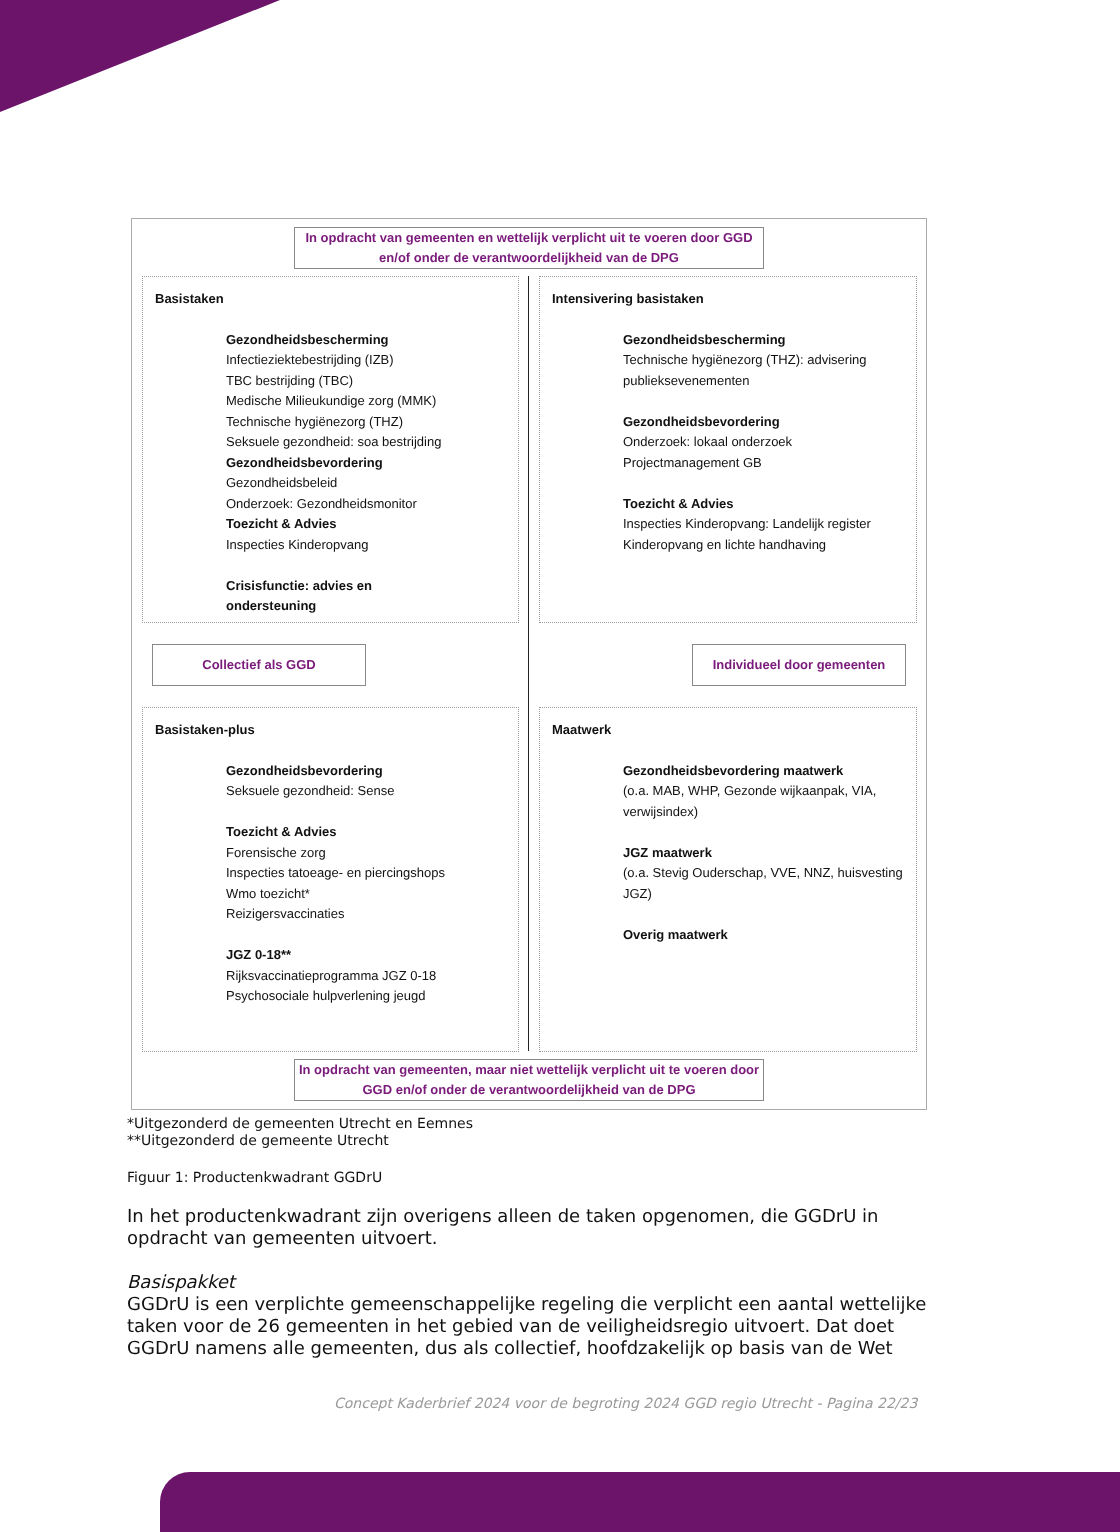In opdracht van gemeenten en wettelijk verplicht uit te voeren door GGD en/of onder de verantwoordelijkheid van de DPG
Basistaken
Gezondheidsbescherming
Infectieziektebestrijding (IZB)
TBC bestrijding (TBC)
Medische Milieukundige zorg (MMK)
Technische hygiënezorg (THZ)
Seksuele gezondheid: soa bestrijding
Gezondheidsbevordering
Gezondheidsbeleid
Onderzoek: Gezondheidsmonitor
Toezicht & Advies
Inspecties Kinderopvang
Crisisfunctie: advies en
ondersteuning
Intensivering basistaken
Gezondheidsbescherming
Technische hygiënezorg (THZ): advisering publieksevenementen
Gezondheidsbevordering
Onderzoek: lokaal onderzoek
Projectmanagement GB
Toezicht & Advies
Inspecties Kinderopvang: Landelijk register Kinderopvang en lichte handhaving
Collectief als GGD Individueel door gemeenten
Basistaken-plus
Gezondheidsbevordering
Seksuele gezondheid: Sense
Toezicht & Advies
Forensische zorg
Inspecties tatoeage- en piercingshops
Wmo toezicht*
Reizigersvaccinaties
JGZ 0-18**
Rijksvaccinatieprogramma JGZ 0-18
Psychosociale hulpverlening jeugd
Maatwerk
Gezondheidsbevordering maatwerk
(o.a. MAB, WHP, Gezonde wijkaanpak, VIA, verwijsindex)
JGZ maatwerk
(o.a. Stevig Ouderschap, VVE, NNZ, huisvesting JGZ)
Overig maatwerk
In opdracht van gemeenten, maar niet wettelijk verplicht uit te voeren door GGD en/of onder de verantwoordelijkheid van de DPG
*Uitgezonderd de gemeenten Utrecht en Eemnes
**Uitgezonderd de gemeente Utrecht
Figuur 1: Productenkwadrant GGDrU
In het productenkwadrant zijn overigens alleen de taken opgenomen, die GGDrU in opdracht van gemeenten uitvoert.
Basispakket
GGDrU is een verplichte gemeenschappelijke regeling die verplicht een aantal wettelijke taken voor de 26 gemeenten in het gebied van de veiligheidsregio uitvoert. Dat doet GGDrU namens alle gemeenten, dus als collectief, hoofdzakelijk op basis van de Wet
Concept Kaderbrief 2024 voor de begroting 2024 GGD regio Utrecht - Pagina 22/23